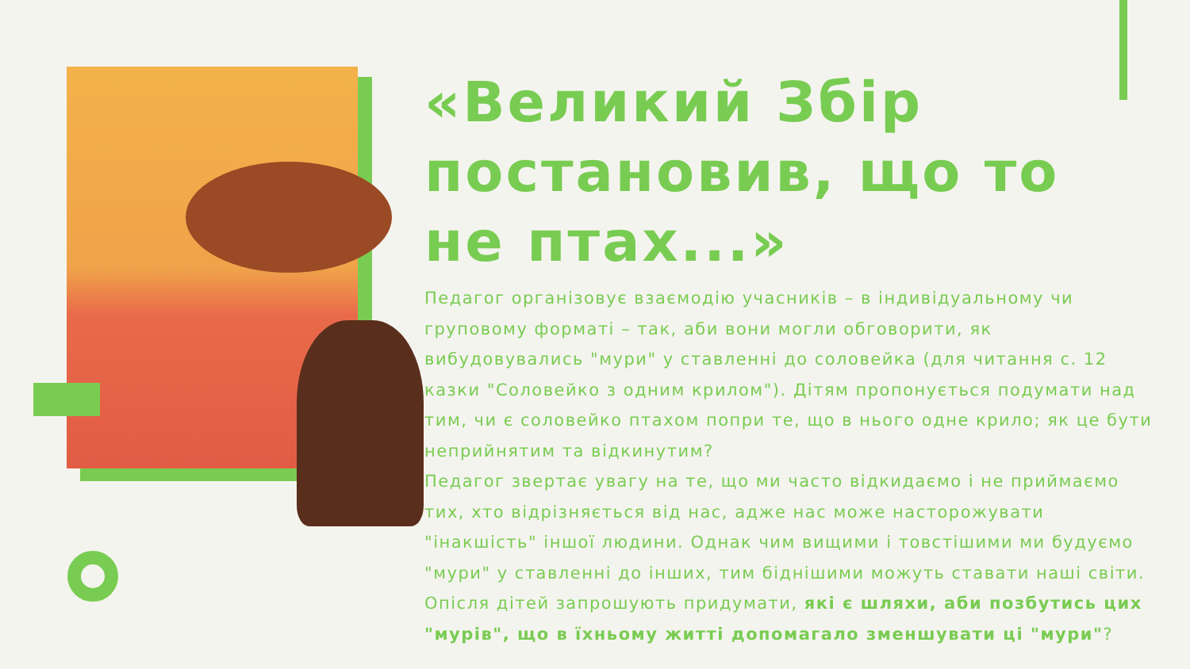«Великий Збір постановив, що то не птах...»
Педагог організовує взаємодію учасників – в індивідуальному чи груповому форматі – так, аби вони могли обговорити, як вибудовувались "мури" у ставленні до соловейка (для читання с. 12 казки "Соловейко з одним крилом"). Дітям пропонується подумати над тим, чи є соловейко птахом попри те, що в нього одне крило; як це бути неприйнятим та відкинутим?
Педагог звертає увагу на те, що ми часто відкидаємо і не приймаємо тих, хто відрізняється від нас, адже нас може насторожувати "інакшість" іншої людини. Однак чим вищими і товстішими ми будуємо "мури" у ставленні до інших, тим біднішими можуть ставати наші світи. Опісля дітей запрошують придумати, які є шляхи, аби позбутись цих "мурів", що в їхньому житті допомагало зменшувати ці "мури"?